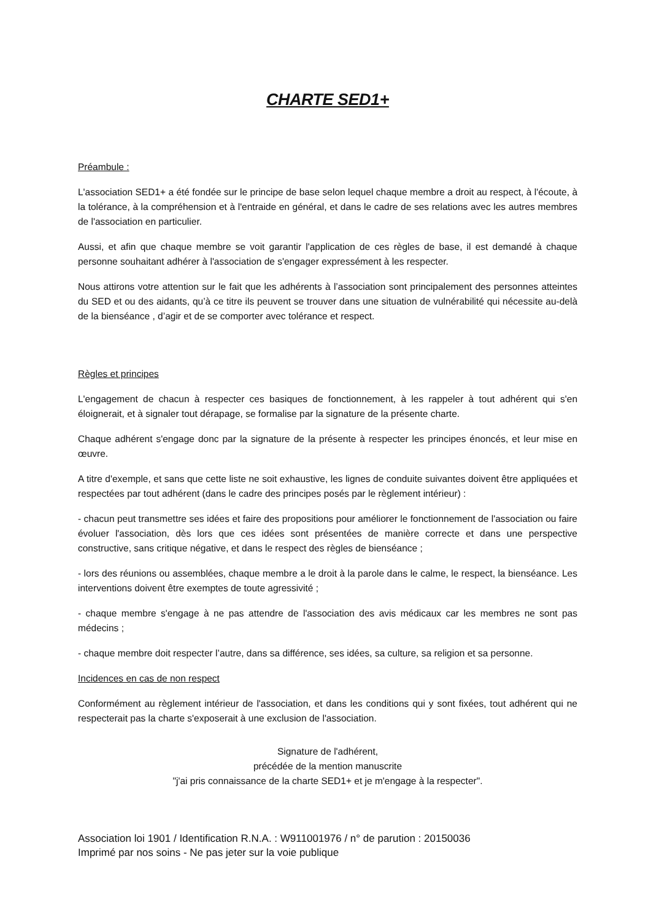CHARTE SED1+
Préambule :
L'association SED1+ a été fondée sur le principe de base selon lequel chaque membre a droit au respect, à l'écoute, à la tolérance, à la compréhension et à l'entraide en général, et dans le cadre de ses relations avec les autres membres de l'association en particulier.
Aussi, et afin que chaque membre se voit garantir l'application de ces règles de base, il est demandé à chaque personne souhaitant adhérer à l'association de s'engager expressément à les respecter.
Nous attirons votre attention sur le fait que les adhérents à l’association sont principalement des personnes atteintes du SED et ou des aidants, qu’à ce titre ils peuvent se trouver dans une situation de vulnérabilité qui nécessite au-delà de la bienséance , d’agir et de se comporter avec tolérance et respect.
Règles et principes
L'engagement de chacun à respecter ces basiques de fonctionnement, à les rappeler à tout adhérent qui s'en éloignerait, et à signaler tout dérapage, se formalise par la signature de la présente charte.
Chaque adhérent s'engage donc par la signature de la présente à respecter les principes énoncés, et leur mise en œuvre.
A titre d'exemple, et sans que cette liste ne soit exhaustive, les lignes de conduite suivantes doivent être appliquées et respectées par tout adhérent (dans le cadre des principes posés par le règlement intérieur) :
- chacun peut transmettre ses idées et faire des propositions pour améliorer le fonctionnement de l'association ou faire évoluer l'association, dès lors que ces idées sont présentées de manière correcte et dans une perspective constructive, sans critique négative, et dans le respect des règles de bienséance ;
- lors des réunions ou assemblées, chaque membre a le droit à la parole dans le calme, le respect, la bienséance. Les interventions doivent être exemptes de toute agressivité ;
- chaque membre s'engage à ne pas attendre de l'association des avis médicaux car les membres ne sont pas médecins ;
- chaque membre doit respecter l’autre, dans sa différence, ses idées, sa culture, sa religion et sa personne.
Incidences en cas de non respect
Conformément au règlement intérieur de l'association, et dans les conditions qui y sont fixées, tout adhérent qui ne respecterait pas la charte s'exposerait à une exclusion de l'association.
Signature de l'adhérent,
précédée de la mention manuscrite
"j'ai pris connaissance de la charte SED1+ et je m'engage à la respecter".
Association loi 1901 / Identification R.N.A. : W911001976 / n° de parution : 20150036
Imprimé par nos soins - Ne pas jeter sur la voie publique